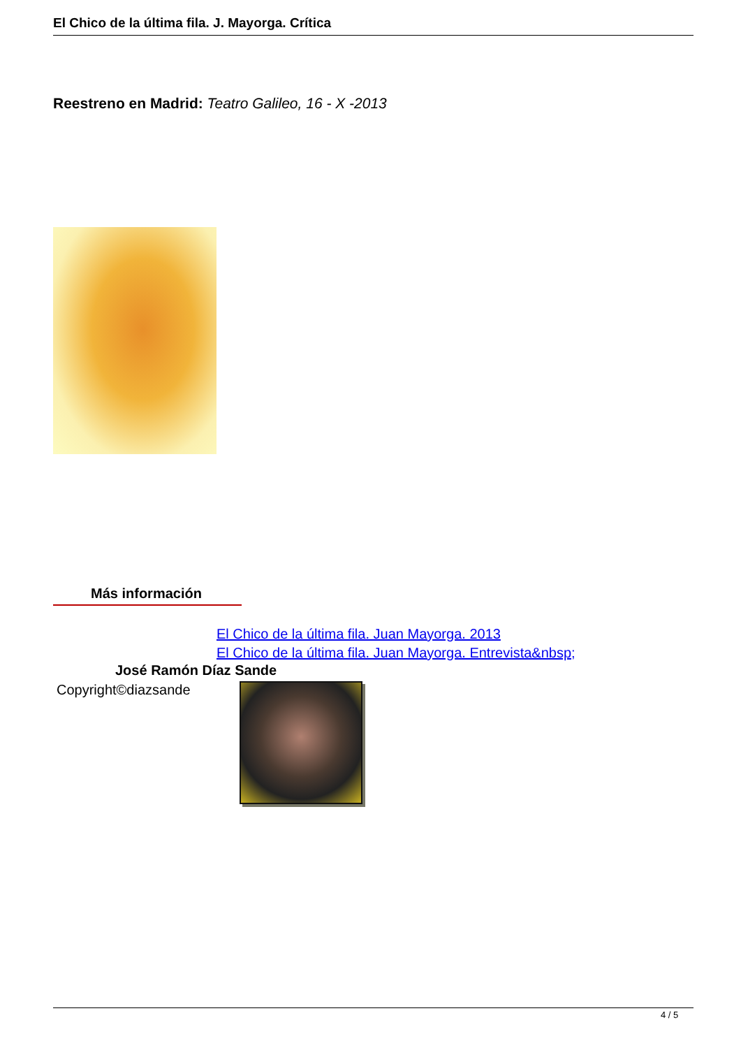El Chico de la última fila. J. Mayorga. Crítica
Reestreno en Madrid: Teatro Galileo, 16 - X -2013
Más información
El Chico de la última fila. Juan Mayorga. 2013
El Chico de la última fila. Juan Mayorga. Entrevista&nbsp;
José Ramón Díaz Sande
Copyright©diazsande
4 / 5